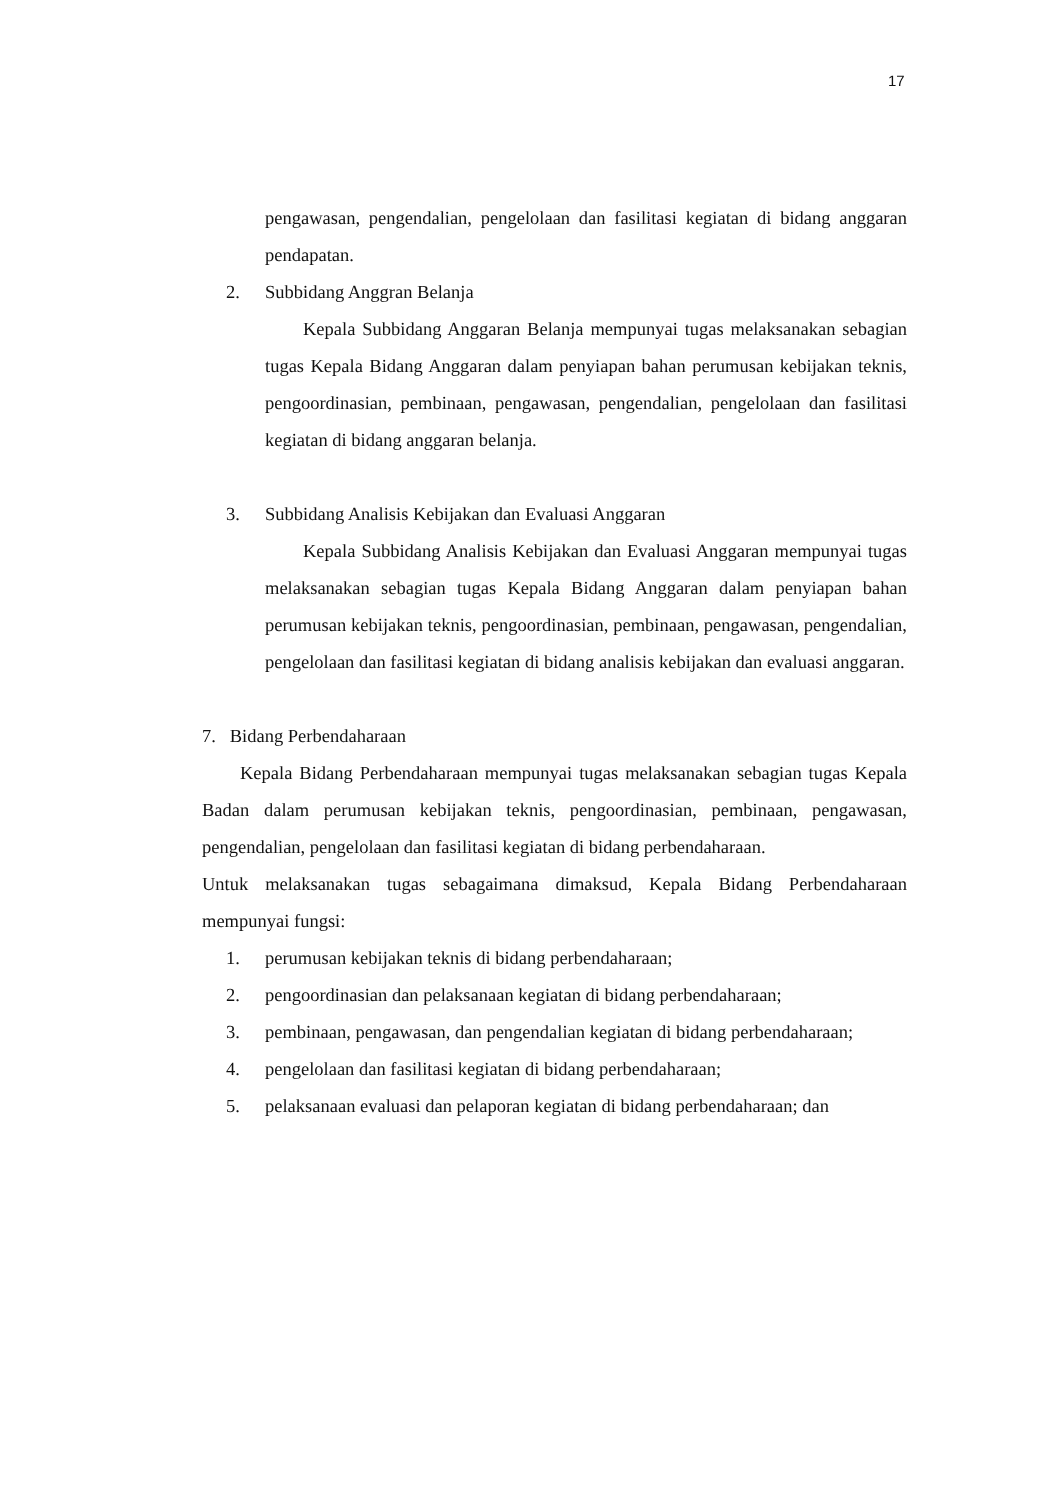17
pengawasan, pengendalian, pengelolaan dan fasilitasi kegiatan di bidang anggaran pendapatan.
2. Subbidang Anggran Belanja
Kepala Subbidang Anggaran Belanja mempunyai tugas melaksanakan sebagian tugas Kepala Bidang Anggaran dalam penyiapan bahan perumusan kebijakan teknis, pengoordinasian, pembinaan, pengawasan, pengendalian, pengelolaan dan fasilitasi kegiatan di bidang anggaran belanja.
3. Subbidang Analisis Kebijakan dan Evaluasi Anggaran
Kepala Subbidang Analisis Kebijakan dan Evaluasi Anggaran mempunyai tugas melaksanakan sebagian tugas Kepala Bidang Anggaran dalam penyiapan bahan perumusan kebijakan teknis, pengoordinasian, pembinaan, pengawasan, pengendalian, pengelolaan dan fasilitasi kegiatan di bidang analisis kebijakan dan evaluasi anggaran.
7. Bidang Perbendaharaan
Kepala Bidang Perbendaharaan mempunyai tugas melaksanakan sebagian tugas Kepala Badan dalam perumusan kebijakan teknis, pengoordinasian, pembinaan, pengawasan, pengendalian, pengelolaan dan fasilitasi kegiatan di bidang perbendaharaan.
Untuk melaksanakan tugas sebagaimana dimaksud, Kepala Bidang Perbendaharaan mempunyai fungsi:
1. perumusan kebijakan teknis di bidang perbendaharaan;
2. pengoordinasian dan pelaksanaan kegiatan di bidang perbendaharaan;
3. pembinaan, pengawasan, dan pengendalian kegiatan di bidang perbendaharaan;
4. pengelolaan dan fasilitasi kegiatan di bidang perbendaharaan;
5. pelaksanaan evaluasi dan pelaporan kegiatan di bidang perbendaharaan; dan